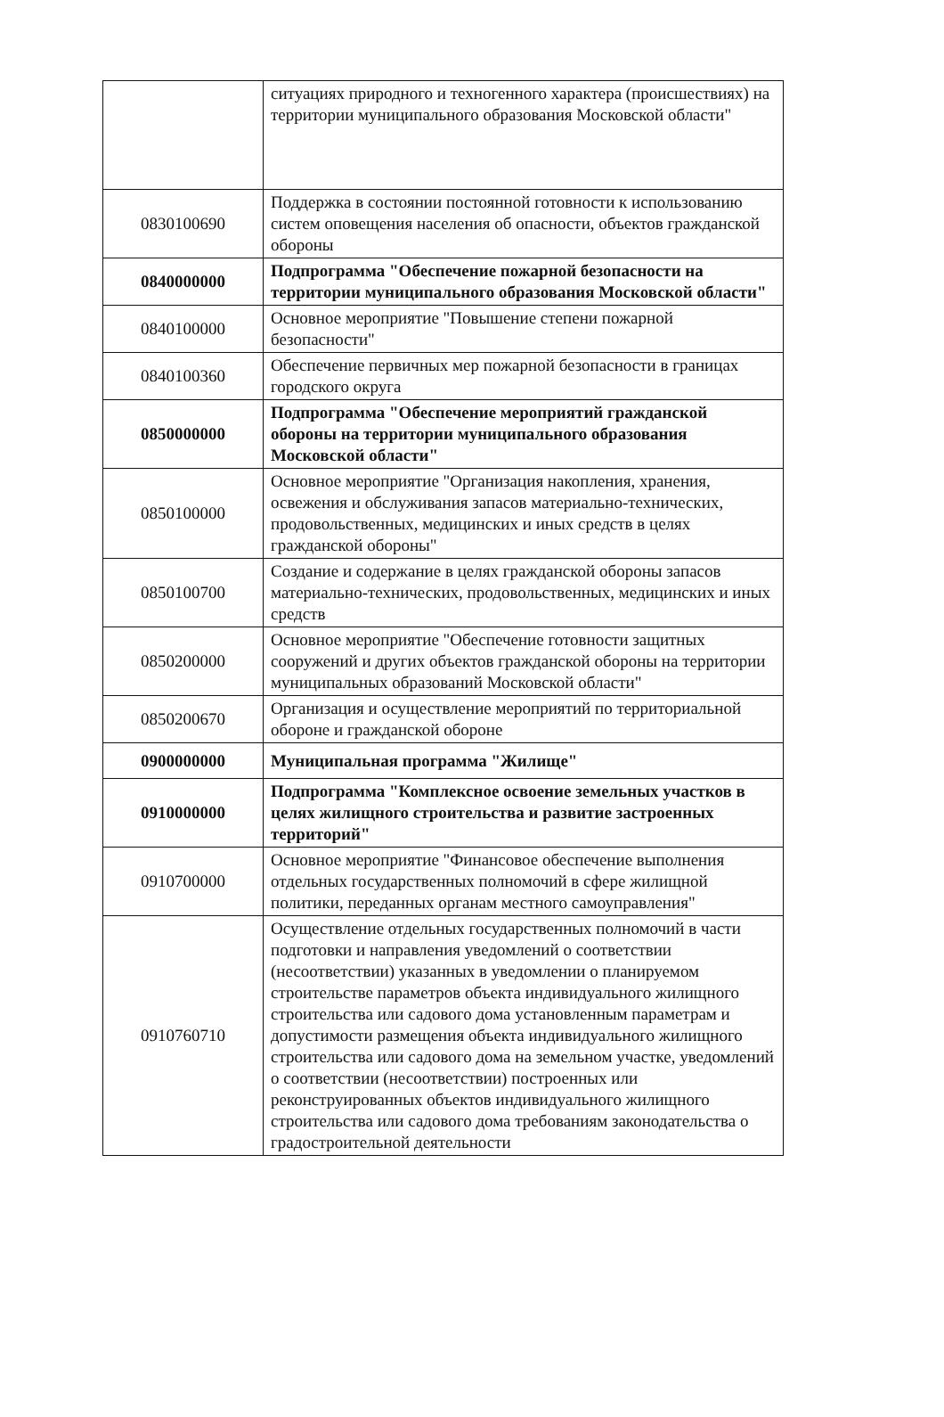| | ситуациях природного и техногенного характера (происшествиях) на территории муниципального образования Московской области" |
| 0830100690 | Поддержка в состоянии постоянной готовности к использованию систем оповещения населения об опасности, объектов гражданской обороны |
| 0840000000 | Подпрограмма "Обеспечение пожарной безопасности на территории муниципального образования Московской области" |
| 0840100000 | Основное мероприятие "Повышение степени пожарной безопасности" |
| 0840100360 | Обеспечение первичных мер пожарной безопасности в границах городского округа |
| 0850000000 | Подпрограмма "Обеспечение мероприятий гражданской обороны на территории муниципального образования Московской области" |
| 0850100000 | Основное мероприятие "Организация накопления, хранения, освежения и обслуживания запасов материально-технических, продовольственных, медицинских и иных средств в целях гражданской обороны" |
| 0850100700 | Создание и содержание в целях гражданской обороны запасов материально-технических, продовольственных, медицинских и иных средств |
| 0850200000 | Основное мероприятие "Обеспечение готовности защитных сооружений и других объектов гражданской обороны на территории муниципальных образований Московской области" |
| 0850200670 | Организация и осуществление мероприятий по территориальной обороне и гражданской обороне |
| 0900000000 | Муниципальная программа "Жилище" |
| 0910000000 | Подпрограмма "Комплексное освоение земельных участков в целях жилищного строительства и развитие застроенных территорий" |
| 0910700000 | Основное мероприятие "Финансовое обеспечение выполнения отдельных государственных полномочий в сфере жилищной политики, переданных органам местного самоуправления" |
| 0910760710 | Осуществление отдельных государственных полномочий в части подготовки и направления уведомлений о соответствии (несоответствии) указанных в уведомлении о планируемом строительстве параметров объекта индивидуального жилищного строительства или садового дома установленным параметрам и допустимости размещения объекта индивидуального жилищного строительства или садового дома на земельном участке, уведомлений о соответствии (несоответствии) построенных или реконструированных объектов индивидуального жилищного строительства или садового дома требованиям законодательства о градостроительной деятельности |